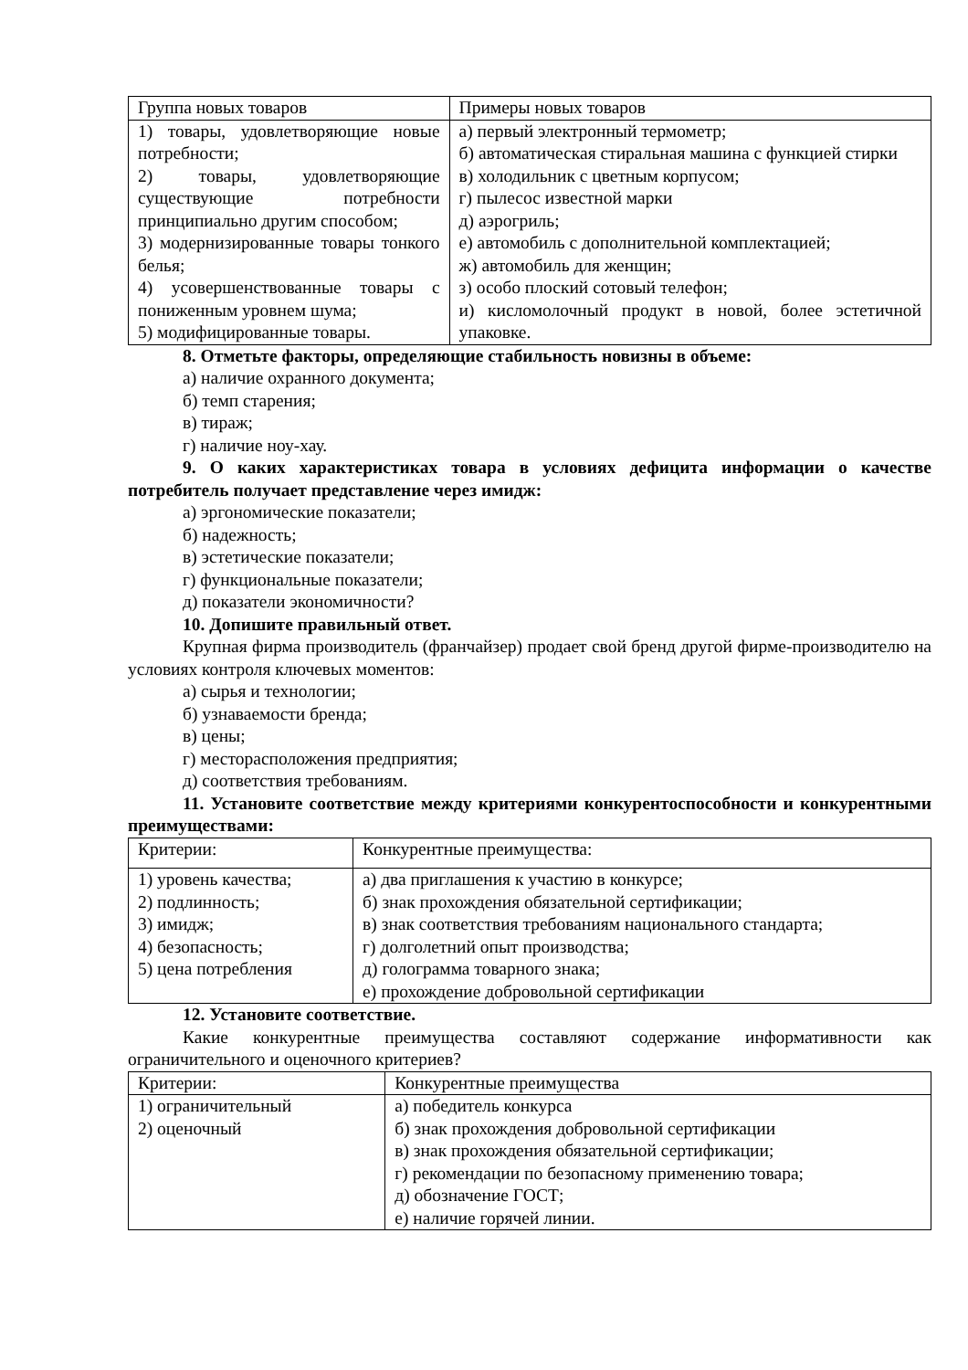| Группа новых товаров | Примеры новых товаров |
| --- | --- |
| 1) товары, удовлетворяющие новые потребности; 2) товары, удовлетворяющие существующие потребности принципиально другим способом; 3) модернизированные товары тонкого белья; 4) усовершенствованные товары с пониженным уровнем шума; 5) модифицированные товары. | а) первый электронный термометр; б) автоматическая стиральная машина с функцией стирки в) холодильник с цветным корпусом; г) пылесос известной марки д) аэрогриль; е) автомобиль с дополнительной комплектацией; ж) автомобиль для женщин; з) особо плоский сотовый телефон; и) кисломолочный продукт в новой, более эстетичной упаковке. |
8. Отметьте факторы, определяющие стабильность новизны в объеме:
а) наличие охранного документа;
б) темп старения;
в) тираж;
г) наличие ноу-хау.
9. О каких характеристиках товара в условиях дефицита информации о качестве потребитель получает представление через имидж:
а) эргономические показатели;
б) надежность;
в) эстетические показатели;
г) функциональные показатели;
д) показатели экономичности?
10. Допишите правильный ответ.
Крупная фирма производитель (франчайзер) продает свой бренд другой фирме-производителю на условиях контроля ключевых моментов:
а) сырья и технологии;
б) узнаваемости бренда;
в) цены;
г) месторасположения предприятия;
д) соответствия требованиям.
11. Установите соответствие между критериями конкурентоспособности и конкурентными преимуществами:
| Критерии: | Конкурентные преимущества: |
| --- | --- |
| 1) уровень качества; 2) подлинность; 3) имидж; 4) безопасность; 5) цена потребления | а) два приглашения к участию в конкурсе; б) знак прохождения обязательной сертификации; в) знак соответствия требованиям национального стандарта; г) долголетний опыт производства; д) голограмма товарного знака; е) прохождение добровольной сертификации |
12. Установите соответствие.
Какие конкурентные преимущества составляют содержание информативности как ограничительного и оценочного критериев?
| Критерии: | Конкурентные преимущества |
| --- | --- |
| 1) ограничительный 2) оценочный | а) победитель конкурса б) знак прохождения добровольной сертификации в) знак прохождения обязательной сертификации; г) рекомендации по безопасному применению товара; д) обозначение ГОСТ; е) наличие горячей линии. |